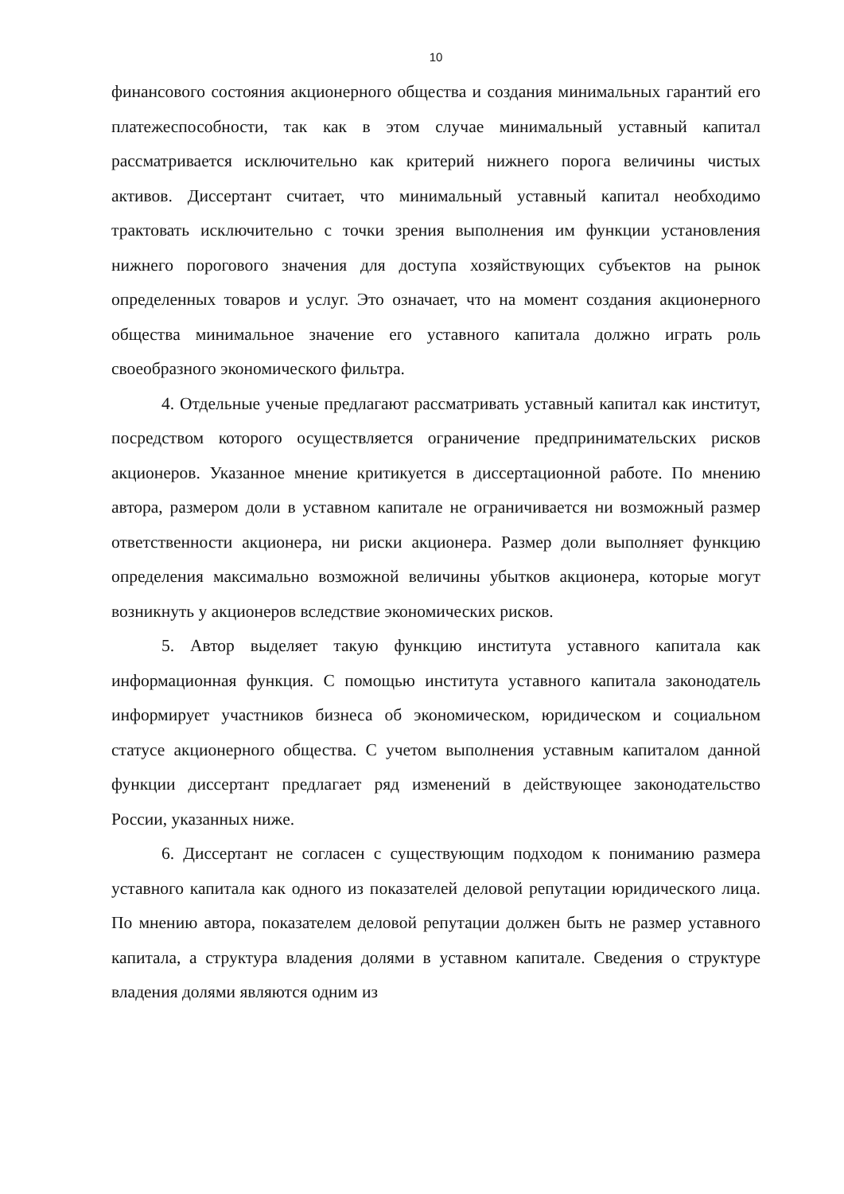10
финансового состояния акционерного общества и создания минимальных гарантий его платежеспособности, так как в этом случае минимальный уставный капитал рассматривается исключительно как критерий нижнего порога величины чистых активов. Диссертант считает, что минимальный уставный капитал необходимо трактовать исключительно с точки зрения выполнения им функции установления нижнего порогового значения для доступа хозяйствующих субъектов на рынок определенных товаров и услуг. Это означает, что на момент создания акционерного общества минимальное значение его уставного капитала должно играть роль своеобразного экономического фильтра.
4. Отдельные ученые предлагают рассматривать уставный капитал как институт, посредством которого осуществляется ограничение предпринимательских рисков акционеров. Указанное мнение критикуется в диссертационной работе. По мнению автора, размером доли в уставном капитале не ограничивается ни возможный размер ответственности акционера, ни риски акционера. Размер доли выполняет функцию определения максимально возможной величины убытков акционера, которые могут возникнуть у акционеров вследствие экономических рисков.
5. Автор выделяет такую функцию института уставного капитала как информационная функция. С помощью института уставного капитала законодатель информирует участников бизнеса об экономическом, юридическом и социальном статусе акционерного общества. С учетом выполнения уставным капиталом данной функции диссертант предлагает ряд изменений в действующее законодательство России, указанных ниже.
6. Диссертант не согласен с существующим подходом к пониманию размера уставного капитала как одного из показателей деловой репутации юридического лица. По мнению автора, показателем деловой репутации должен быть не размер уставного капитала, а структура владения долями в уставном капитале. Сведения о структуре владения долями являются одним из